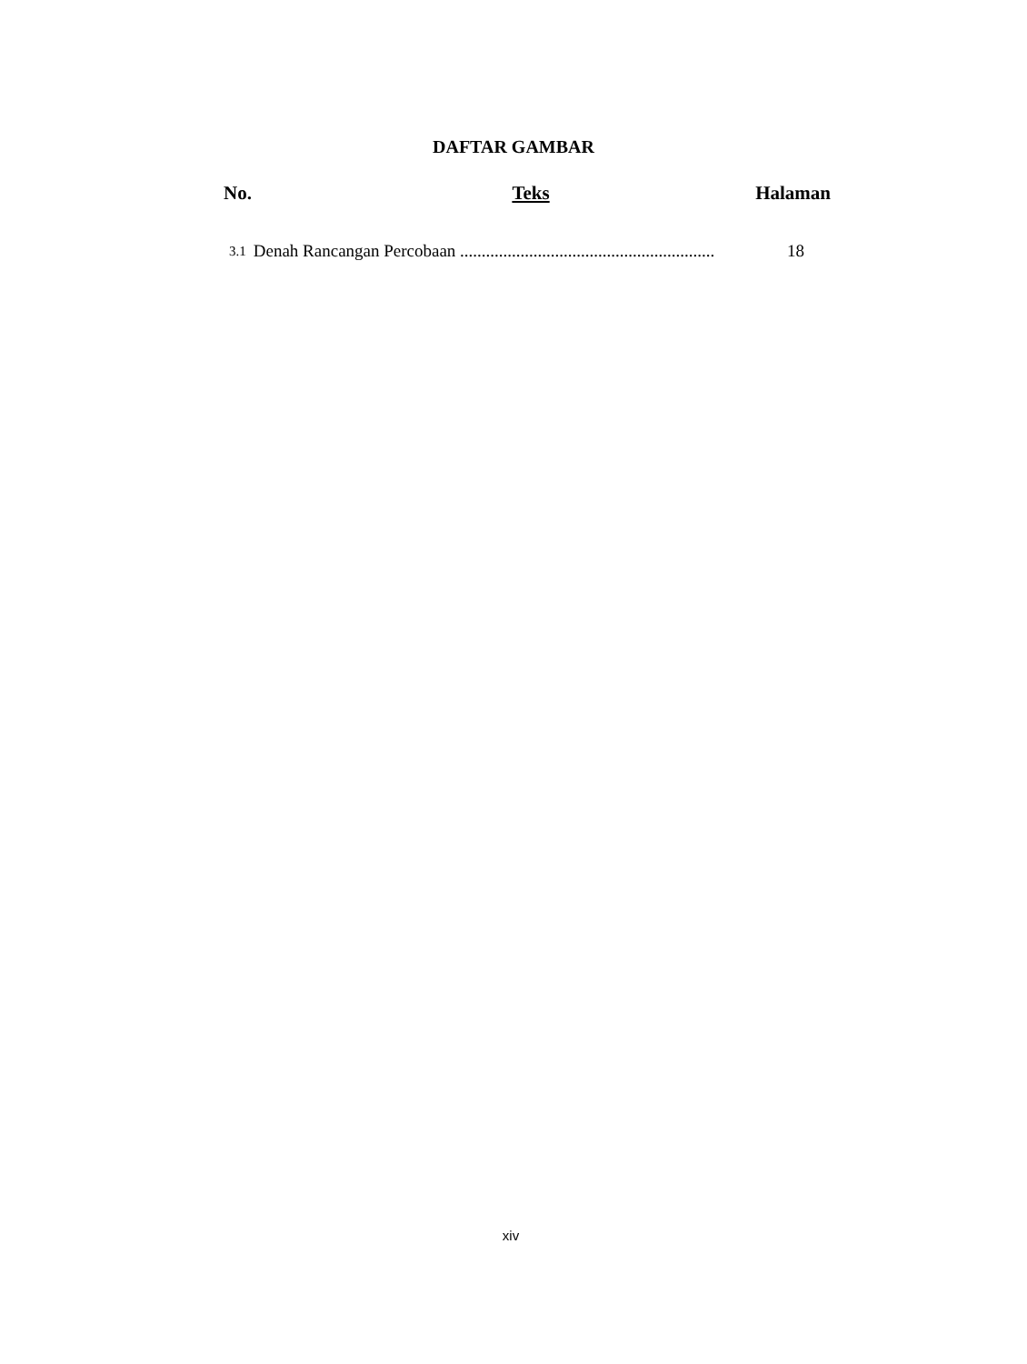DAFTAR GAMBAR
No. Teks Halaman
3.1 Denah Rancangan Percobaan ........................................................... 18
xiv